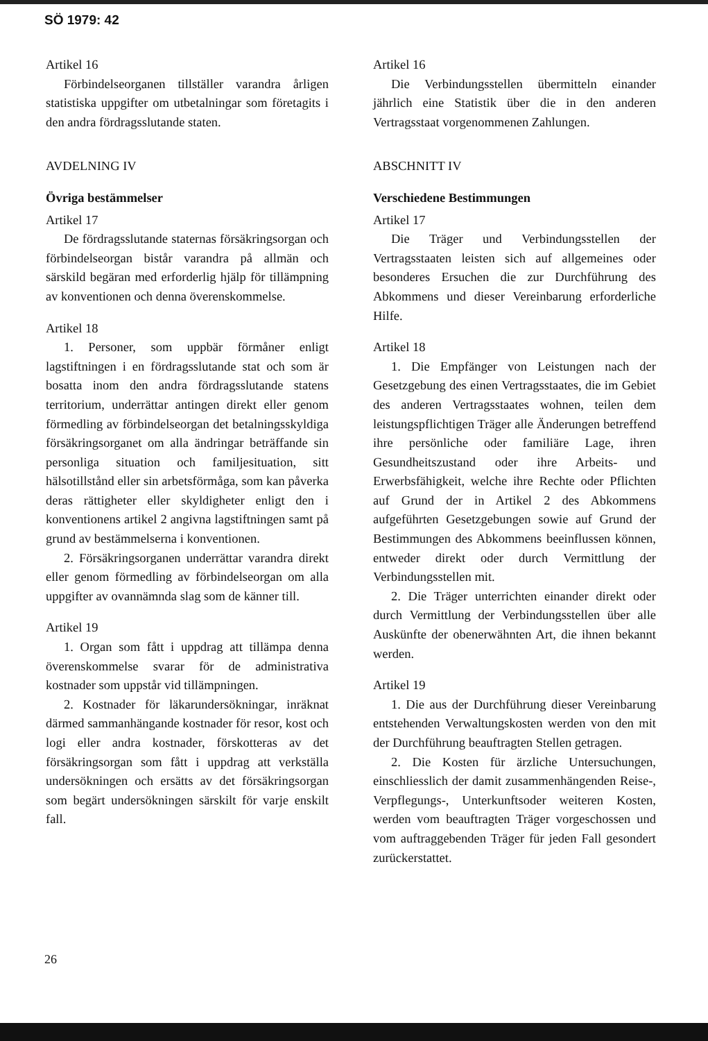SÖ 1979: 42
Artikel 16
Förbindelseorganen tillställer varandra årligen statistiska uppgifter om utbetalningar som företagits i den andra fördragsslutande staten.
AVDELNING IV
Övriga bestämmelser
Artikel 17
De fördragsslutande staternas försäkringsorgan och förbindelseorgan bistår varandra på allmän och särskild begäran med erforderlig hjälp för tillämpning av konventionen och denna överenskommelse.
Artikel 18
1. Personer, som uppbär förmåner enligt lagstiftningen i en fördragsslutande stat och som är bosatta inom den andra fördragsslutande statens territorium, underrättar antingen direkt eller genom förmedling av förbindelseorgan det betalningsskyldiga försäkringsorganet om alla ändringar beträffande sin personliga situation och familjesituation, sitt hälsotillstånd eller sin arbetsförmåga, som kan påverka deras rättigheter eller skyldigheter enligt den i konventionens artikel 2 angivna lagstiftningen samt på grund av bestämmelserna i konventionen.
2. Försäkringsorganen underrättar varandra direkt eller genom förmedling av förbindelseorgan om alla uppgifter av ovannämnda slag som de känner till.
Artikel 19
1. Organ som fått i uppdrag att tillämpa denna överenskommelse svarar för de administrativa kostnader som uppstår vid tillämpningen.
2. Kostnader för läkarundersökningar, inräknat därmed sammanhängande kostnader för resor, kost och logi eller andra kostnader, förskotteras av det försäkringsorgan som fått i uppdrag att verkställa undersökningen och ersätts av det försäkringsorgan som begärt undersökningen särskilt för varje enskilt fall.
Artikel 16
Die Verbindungsstellen übermitteln einander jährlich eine Statistik über die in den anderen Vertragsstaat vorgenommenen Zahlungen.
ABSCHNITT IV
Verschiedene Bestimmungen
Artikel 17
Die Träger und Verbindungsstellen der Vertragsstaaten leisten sich auf allgemeines oder besonderes Ersuchen die zur Durchführung des Abkommens und dieser Vereinbarung erforderliche Hilfe.
Artikel 18
1. Die Empfänger von Leistungen nach der Gesetzgebung des einen Vertragsstaates, die im Gebiet des anderen Vertragsstaates wohnen, teilen dem leistungspflichtigen Träger alle Änderungen betreffend ihre persönliche oder familiäre Lage, ihren Gesundheitszustand oder ihre Arbeits- und Erwerbsfähigkeit, welche ihre Rechte oder Pflichten auf Grund der in Artikel 2 des Abkommens aufgeführten Gesetzgebungen sowie auf Grund der Bestimmungen des Abkommens beeinflussen können, entweder direkt oder durch Vermittlung der Verbindungsstellen mit.
2. Die Träger unterrichten einander direkt oder durch Vermittlung der Verbindungsstellen über alle Auskünfte der obenerwähnten Art, die ihnen bekannt werden.
Artikel 19
1. Die aus der Durchführung dieser Vereinbarung entstehenden Verwaltungskosten werden von den mit der Durchführung beauftragten Stellen getragen.
2. Die Kosten für ärzliche Untersuchungen, einschliesslich der damit zusammenhängenden Reise-, Verpflegungs-, Unterkunftsoder weiteren Kosten, werden vom beauftragten Träger vorgeschossen und vom auftraggebenden Träger für jeden Fall gesondert zurückerstattet.
26